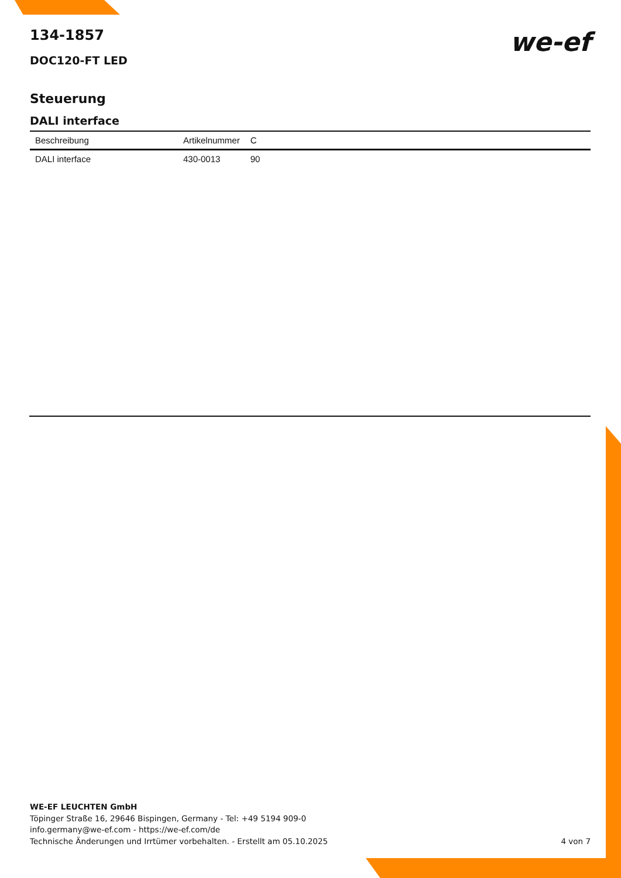we-ef
134-1857
DOC120-FT LED
Steuerung
DALI interface
| Beschreibung | Artikelnummer | C |
| --- | --- | --- |
| DALI interface | 430-0013 | 90 |
WE-EF LEUCHTEN GmbH
Töpinger Straße 16, 29646 Bispingen, Germany - Tel: +49 5194 909-0
info.germany@we-ef.com - https://we-ef.com/de
Technische Änderungen und Irrtümer vorbehalten. - Erstellt am 05.10.2025
4 von 7